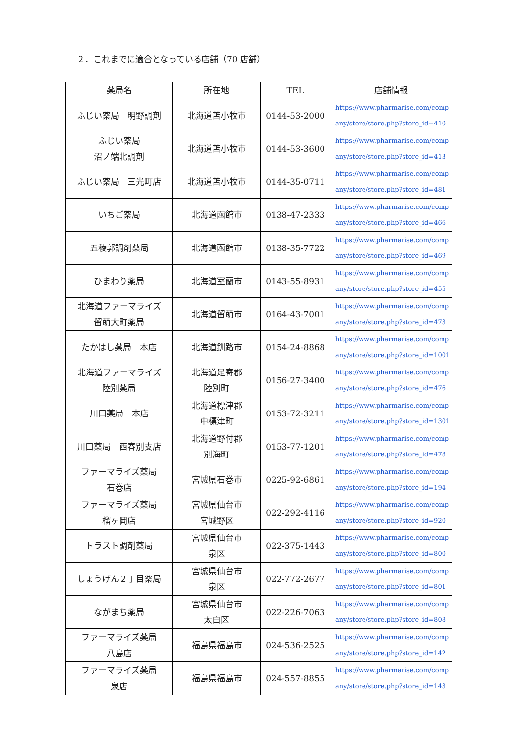２．これまでに適合となっている店舗（70 店舗）
| 薬局名 | 所在地 | TEL | 店舗情報 |
| --- | --- | --- | --- |
| ふじい薬局 明野調剤 | 北海道苫小牧市 | 0144-53-2000 | https://www.pharmarise.com/comp any/store/store.php?store_id=410 |
| ふじい薬局 沼ノ端北調剤 | 北海道苫小牧市 | 0144-53-3600 | https://www.pharmarise.com/comp any/store/store.php?store_id=413 |
| ふじい薬局 三光町店 | 北海道苫小牧市 | 0144-35-0711 | https://www.pharmarise.com/comp any/store/store.php?store_id=481 |
| いちご薬局 | 北海道函館市 | 0138-47-2333 | https://www.pharmarise.com/comp any/store/store.php?store_id=466 |
| 五稜郭調剤薬局 | 北海道函館市 | 0138-35-7722 | https://www.pharmarise.com/comp any/store/store.php?store_id=469 |
| ひまわり薬局 | 北海道室蘭市 | 0143-55-8931 | https://www.pharmarise.com/comp any/store/store.php?store_id=455 |
| 北海道ファーマライズ 留萌大町薬局 | 北海道留萌市 | 0164-43-7001 | https://www.pharmarise.com/comp any/store/store.php?store_id=473 |
| たかはし薬局 本店 | 北海道釧路市 | 0154-24-8868 | https://www.pharmarise.com/comp any/store/store.php?store_id=1001 |
| 北海道ファーマライズ 陸別薬局 | 北海道足寄郡 陸別町 | 0156-27-3400 | https://www.pharmarise.com/comp any/store/store.php?store_id=476 |
| 川口薬局 本店 | 北海道標津郡 中標津町 | 0153-72-3211 | https://www.pharmarise.com/comp any/store/store.php?store_id=1301 |
| 川口薬局 西春別支店 | 北海道野付郡 別海町 | 0153-77-1201 | https://www.pharmarise.com/comp any/store/store.php?store_id=478 |
| ファーマライズ薬局 石巻店 | 宮城県石巻市 | 0225-92-6861 | https://www.pharmarise.com/comp any/store/store.php?store_id=194 |
| ファーマライズ薬局 榴ヶ岡店 | 宮城県仙台市 宮城野区 | 022-292-4116 | https://www.pharmarise.com/comp any/store/store.php?store_id=920 |
| トラスト調剤薬局 | 宮城県仙台市 泉区 | 022-375-1443 | https://www.pharmarise.com/comp any/store/store.php?store_id=800 |
| しょうげん２丁目薬局 | 宮城県仙台市 泉区 | 022-772-2677 | https://www.pharmarise.com/comp any/store/store.php?store_id=801 |
| ながまち薬局 | 宮城県仙台市 太白区 | 022-226-7063 | https://www.pharmarise.com/comp any/store/store.php?store_id=808 |
| ファーマライズ薬局 八島店 | 福島県福島市 | 024-536-2525 | https://www.pharmarise.com/comp any/store/store.php?store_id=142 |
| ファーマライズ薬局 泉店 | 福島県福島市 | 024-557-8855 | https://www.pharmarise.com/comp any/store/store.php?store_id=143 |